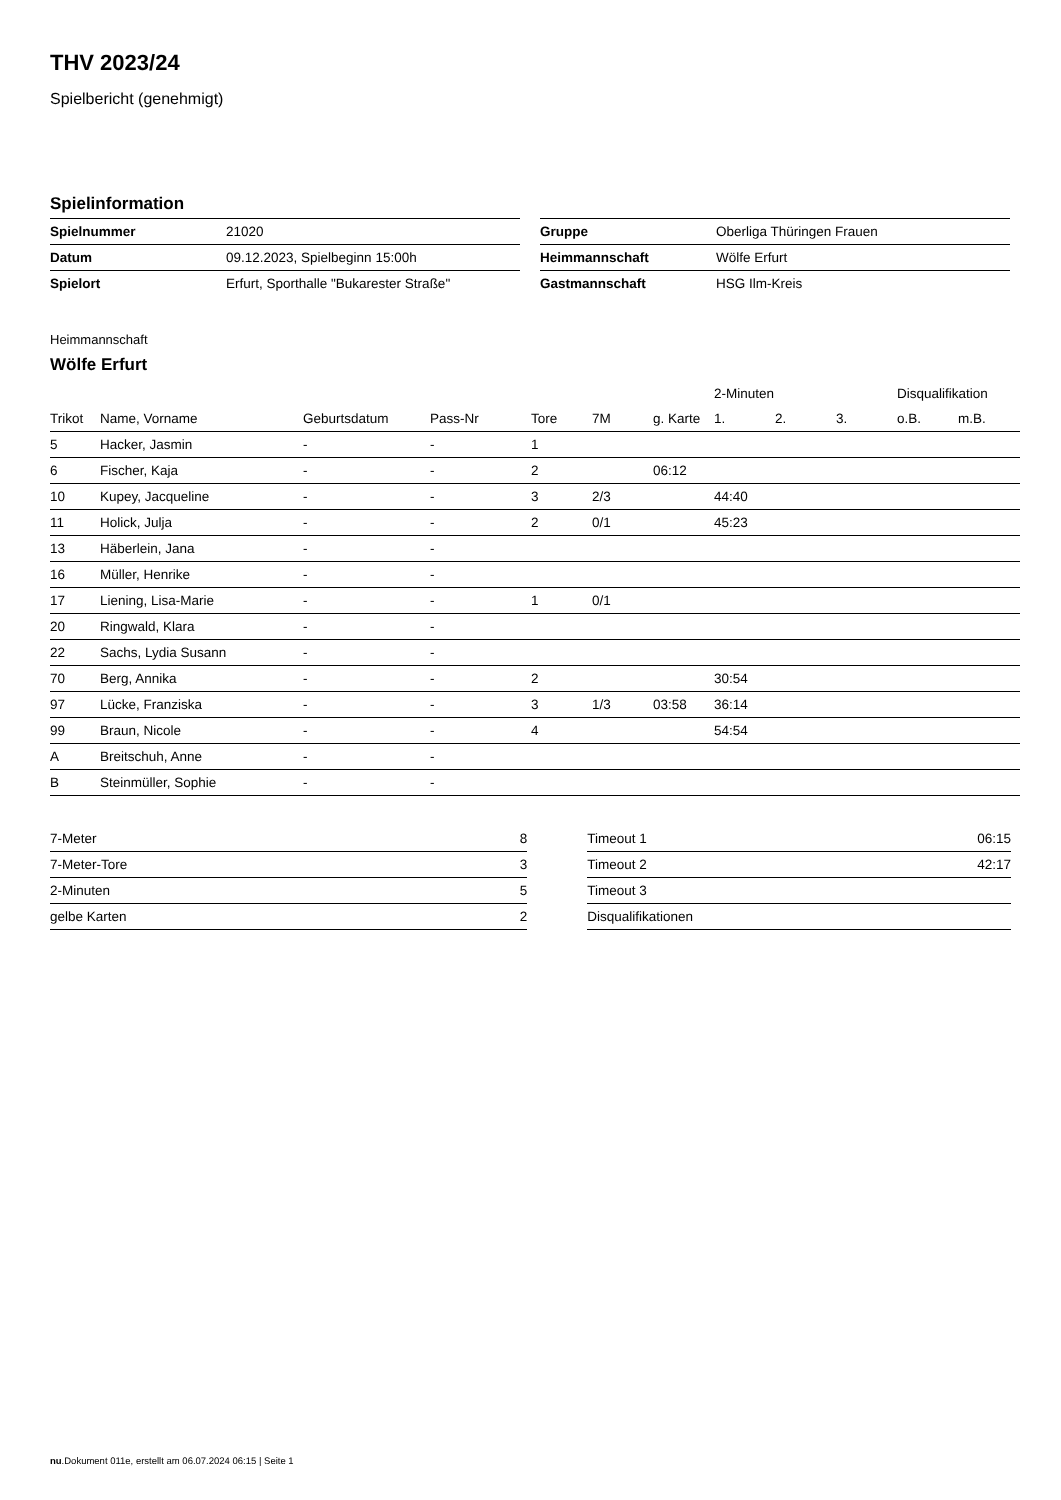THV 2023/24
Spielbericht (genehmigt)
Spielinformation
| Spielnummer | 21020 |
| Datum | 09.12.2023, Spielbeginn 15:00h |
| Spielort | Erfurt, Sporthalle "Bukarester Straße" |
| Gruppe | Oberliga Thüringen Frauen |
| Heimmannschaft | Wölfe Erfurt |
| Gastmannschaft | HSG Ilm-Kreis |
Heimmannschaft
Wölfe Erfurt
| | | | | | | | 2-Minuten | | | Disqualifikation | |
| --- | --- | --- | --- | --- | --- | --- | --- | --- | --- | --- | --- |
| Trikot | Name, Vorname | Geburtsdatum | Pass-Nr | Tore | 7M | g. Karte | 1. | 2. | 3. | o.B. | m.B. |
| 5 | Hacker, Jasmin | - | - | 1 | | | | | | | |
| 6 | Fischer, Kaja | - | - | 2 | | 06:12 | | | | | |
| 10 | Kupey, Jacqueline | - | - | 3 | 2/3 | | 44:40 | | | | |
| 11 | Holick, Julja | - | - | 2 | 0/1 | | 45:23 | | | | |
| 13 | Häberlein, Jana | - | - | | | | | | | | |
| 16 | Müller, Henrike | - | - | | | | | | | | |
| 17 | Liening, Lisa-Marie | - | - | 1 | 0/1 | | | | | | |
| 20 | Ringwald, Klara | - | - | | | | | | | | |
| 22 | Sachs, Lydia Susann | - | - | | | | | | | | |
| 70 | Berg, Annika | - | - | 2 | | | 30:54 | | | | |
| 97 | Lücke, Franziska | - | - | 3 | 1/3 | 03:58 | 36:14 | | | | |
| 99 | Braun, Nicole | - | - | 4 | | | 54:54 | | | | |
| A | Breitschuh, Anne | - | - | | | | | | | | |
| B | Steinmüller, Sophie | - | - | | | | | | | | |
| 7-Meter | 8 |
| 7-Meter-Tore | 3 |
| 2-Minuten | 5 |
| gelbe Karten | 2 |
| Timeout 1 | 06:15 |
| Timeout 2 | 42:17 |
| Timeout 3 | |
| Disqualifikationen | |
nu.Dokument 011e, erstellt am 06.07.2024 06:15 | Seite 1